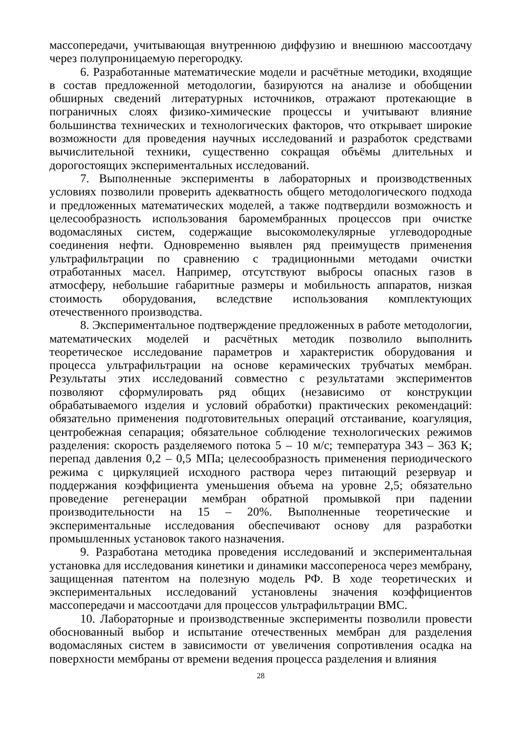массопередачи, учитывающая внутреннюю диффузию и внешнюю массоотдачу через полупроницаемую перегородку.
6. Разработанные математические модели и расчётные методики, входящие в состав предложенной методологии, базируются на анализе и обобщении обширных сведений литературных источников, отражают протекающие в пограничных слоях физико-химические процессы и учитывают влияние большинства технических и технологических факторов, что открывает широкие возможности для проведения научных исследований и разработок средствами вычислительной техники, существенно сокращая объёмы длительных и дорогостоящих экспериментальных исследований.
7. Выполненные эксперименты в лабораторных и производственных условиях позволили проверить адекватность общего методологического подхода и предложенных математических моделей, а также подтвердили возможность и целесообразность использования баромембранных процессов при очистке водомасляных систем, содержащие высокомолекулярные углеводородные соединения нефти. Одновременно выявлен ряд преимуществ применения ультрафильтрации по сравнению с традиционными методами очистки отработанных масел. Например, отсутствуют выбросы опасных газов в атмосферу, небольшие габаритные размеры и мобильность аппаратов, низкая стоимость оборудования, вследствие использования комплектующих отечественного производства.
8. Экспериментальное подтверждение предложенных в работе методологии, математических моделей и расчётных методик позволило выполнить теоретическое исследование параметров и характеристик оборудования и процесса ультрафильтрации на основе керамических трубчатых мембран. Результаты этих исследований совместно с результатами экспериментов позволяют сформулировать ряд общих (независимо от конструкции обрабатываемого изделия и условий обработки) практических рекомендаций: обязательно применения подготовительных операций отстаивание, коагуляция, центробежная сепарация; обязательное соблюдение технологических режимов разделения: скорость разделяемого потока 5 – 10 м/с; температура 343 – 363 К; перепад давления 0,2 – 0,5 МПа; целесообразность применения периодического режима с циркуляцией исходного раствора через питающий резервуар и поддержания коэффициента уменьшения объема на уровне 2,5; обязательно проведение регенерации мембран обратной промывкой при падении производительности на 15 – 20%. Выполненные теоретические и экспериментальные исследования обеспечивают основу для разработки промышленных установок такого назначения.
9. Разработана методика проведения исследований и экспериментальная установка для исследования кинетики и динамики массопереноса через мембрану, защищенная патентом на полезную модель РФ. В ходе теоретических и экспериментальных исследований установлены значения коэффициентов массопередачи и массоотдачи для процессов ультрафильтрации ВМС.
10. Лабораторные и производственные эксперименты позволили провести обоснованный выбор и испытание отечественных мембран для разделения водомасляных систем в зависимости от увеличения сопротивления осадка на поверхности мембраны от времени ведения процесса разделения и влияния
28